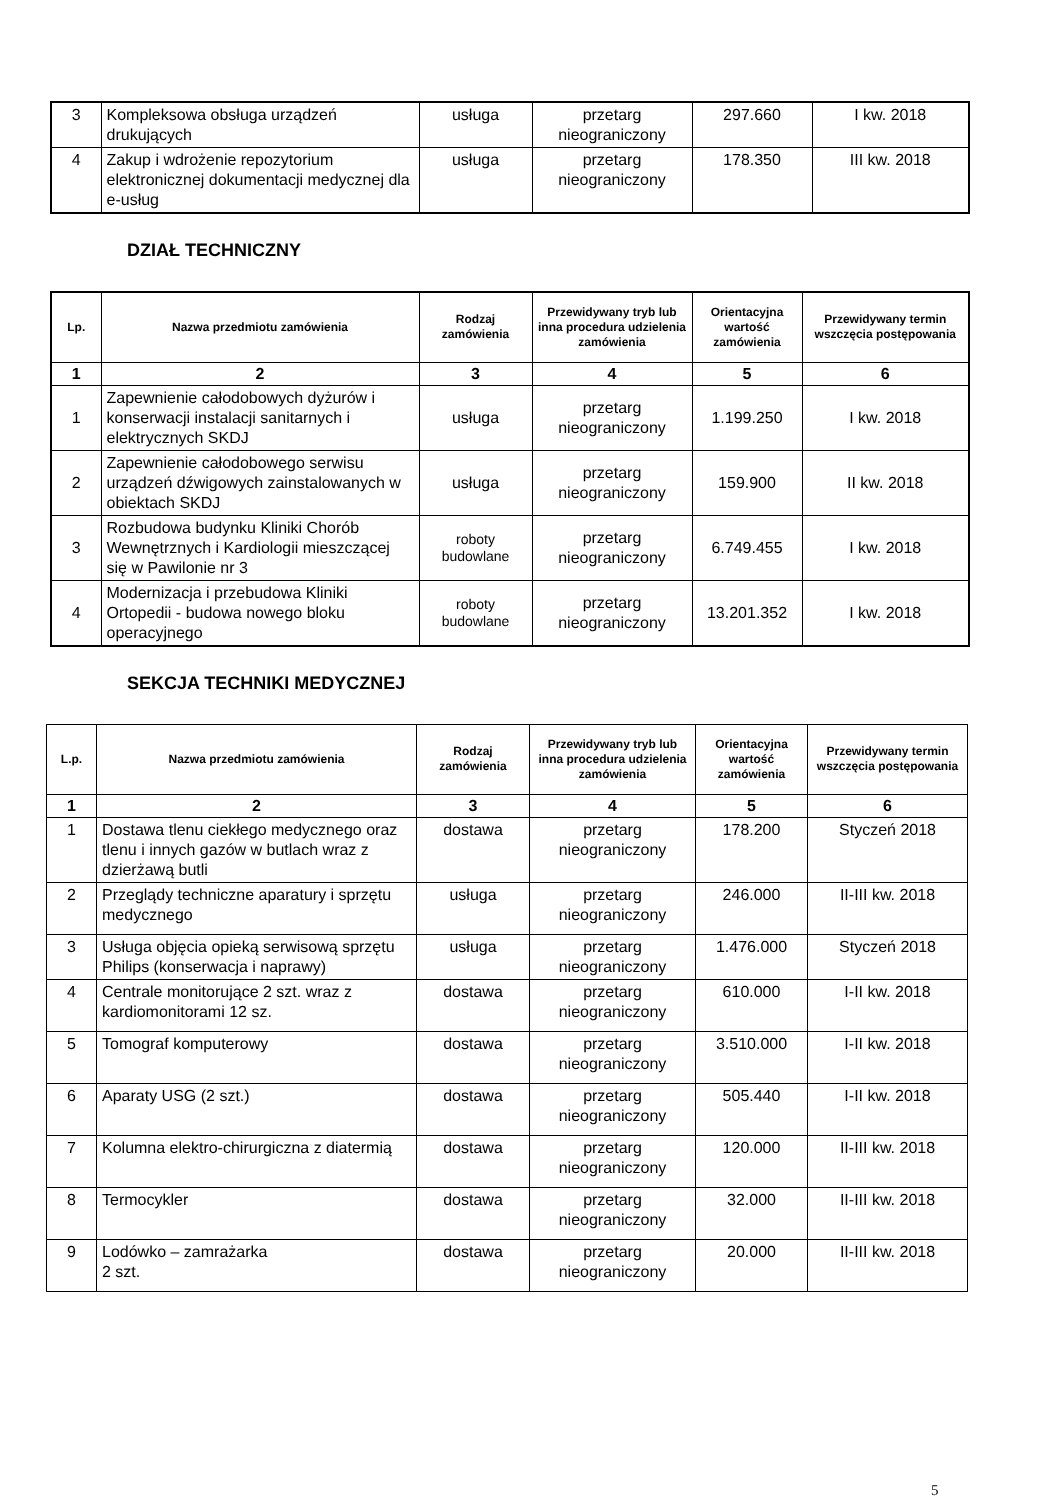| 3 | Kompleksowa obsługa urządzeń drukujących | usługa | przetarg nieograniczony | 297.660 | I kw. 2018 |
| 4 | Zakup i wdrożenie repozytorium elektronicznej dokumentacji medycznej dla e-usług | usługa | przetarg nieograniczony | 178.350 | III kw. 2018 |
DZIAŁ TECHNICZNY
| Lp. | Nazwa przedmiotu zamówienia | Rodzaj zamówienia | Przewidywany tryb lub inna procedura udzielenia zamówienia | Orientacyjna wartość zamówienia | Przewidywany termin wszczęcia postępowania |
| --- | --- | --- | --- | --- | --- |
| 1 | 2 | 3 | 4 | 5 | 6 |
| 1 | Zapewnienie całodobowych dyżurów i konserwacji instalacji sanitarnych i elektrycznych SKDJ | usługa | przetarg nieograniczony | 1.199.250 | I kw. 2018 |
| 2 | Zapewnienie całodobowego serwisu urządzeń dźwigowych zainstalowanych w obiektach SKDJ | usługa | przetarg nieograniczony | 159.900 | II kw. 2018 |
| 3 | Rozbudowa budynku Kliniki Chorób Wewnętrznych i Kardiologii mieszczącej się w Pawilonie nr 3 | roboty budowlane | przetarg nieograniczony | 6.749.455 | I kw. 2018 |
| 4 | Modernizacja i przebudowa Kliniki Ortopedii - budowa nowego bloku operacyjnego | roboty budowlane | przetarg nieograniczony | 13.201.352 | I kw. 2018 |
SEKCJA TECHNIKI MEDYCZNEJ
| L.p. | Nazwa przedmiotu zamówienia | Rodzaj zamówienia | Przewidywany tryb lub inna procedura udzielenia zamówienia | Orientacyjna wartość zamówienia | Przewidywany termin wszczęcia postępowania |
| --- | --- | --- | --- | --- | --- |
| 1 | 2 | 3 | 4 | 5 | 6 |
| 1 | Dostawa tlenu ciekłego medycznego oraz tlenu i innych gazów w butlach wraz z dzierżawą butli | dostawa | przetarg nieograniczony | 178.200 | Styczeń 2018 |
| 2 | Przeglądy techniczne aparatury i sprzętu medycznego | usługa | przetarg nieograniczony | 246.000 | II-III kw. 2018 |
| 3 | Usługa objęcia opieką serwisową sprzętu Philips (konserwacja i naprawy) | usługa | przetarg nieograniczony | 1.476.000 | Styczeń 2018 |
| 4 | Centrale monitorujące 2 szt. wraz z kardiomonitorami 12 sz. | dostawa | przetarg nieograniczony | 610.000 | I-II kw. 2018 |
| 5 | Tomograf komputerowy | dostawa | przetarg nieograniczony | 3.510.000 | I-II kw. 2018 |
| 6 | Aparaty USG (2 szt.) | dostawa | przetarg nieograniczony | 505.440 | I-II kw. 2018 |
| 7 | Kolumna elektro-chirurgiczna z diatermią | dostawa | przetarg nieograniczony | 120.000 | II-III kw. 2018 |
| 8 | Termocykler | dostawa | przetarg nieograniczony | 32.000 | II-III kw. 2018 |
| 9 | Lodówko – zamrażarka 2 szt. | dostawa | przetarg nieograniczony | 20.000 | II-III kw. 2018 |
5